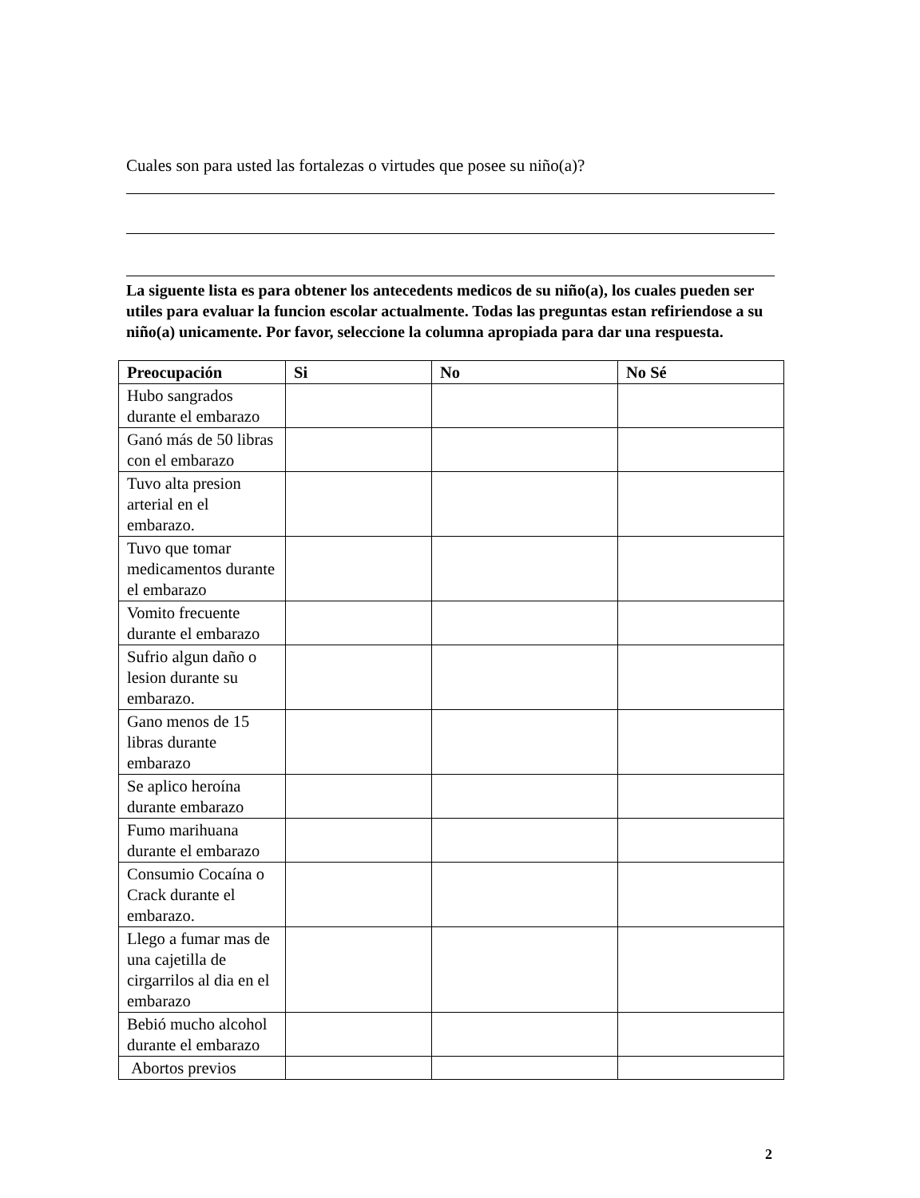Cuales son para usted las fortalezas o virtudes que posee su niño(a)?
La siguente lista es para obtener los antecedents medicos de su niño(a), los cuales pueden ser utiles para evaluar la funcion escolar actualmente. Todas las preguntas estan refiriendose a su niño(a) unicamente. Por favor, seleccione la columna apropiada para dar una respuesta.
| Preocupación | Si | No | No Sé |
| --- | --- | --- | --- |
| Hubo sangrados durante el embarazo | | | |
| Ganó más de 50 libras con el embarazo | | | |
| Tuvo alta presion arterial en el embarazo. | | | |
| Tuvo que tomar medicamentos durante el embarazo | | | |
| Vomito frecuente durante el embarazo | | | |
| Sufrio algun daño o lesion durante su embarazo. | | | |
| Gano menos de 15 libras durante embarazo | | | |
| Se aplico heroína durante embarazo | | | |
| Fumo marihuana durante el embarazo | | | |
| Consumio Cocaína o Crack durante el embarazo. | | | |
| Llego a fumar mas de una cajetilla de cirgarrilos al dia en el embarazo | | | |
| Bebió mucho alcohol durante el embarazo | | | |
| Abortos previos | | | |
2